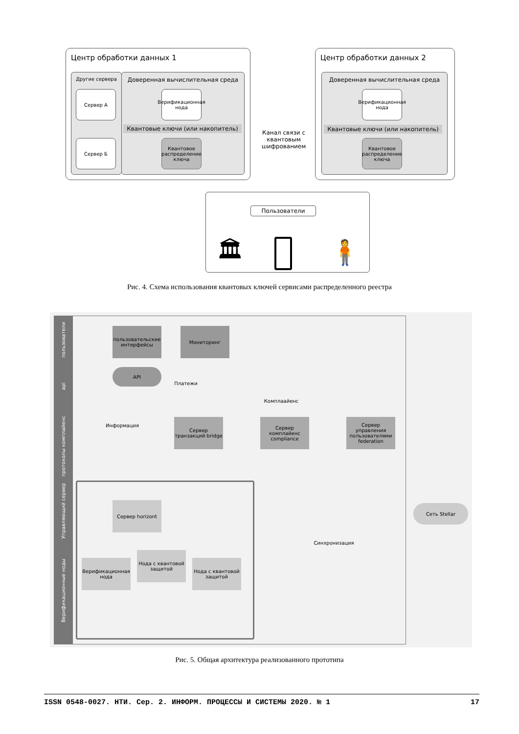Центр обработки данных 1
Другие сервера
Сервер А
Сервер Б
Доверенная вычислительная среда
Верификационная нода
Квантовые ключи (или накопитель)
Квантовое распределение ключа
Канал связи с квантовым шифрованием
Центр обработки данных 2
Доверенная вычислительная среда
Верификационная нода
Квантовые ключи (или накопитель)
Квантовое распределение ключа
Пользователи
🏛
🧍
Рис. 4. Схема использования квантовых ключей сервисами распределенного реестра
пользователи
api
протоколы комплайенс
Управляющий сервер
Верификационные ноды
пользовательские интерфейсы
Мониторинг
API
Платежи
Комплаайенс
Информация
Сервер транзакций bridge
Сервер комплайенс compliance
Сервер управления пользователями federation
Сервер horizont
Сеть Stellar
Синхронизация
Верификационная нода
Нода с квантовой защитой
Нода с квантовой защитой
Рис. 5. Общая архитектура реализованного прототипа
ISSN 0548-0027. НТИ. Сер. 2. ИНФОРМ. ПРОЦЕССЫ И СИСТЕМЫ 2020. № 1 17